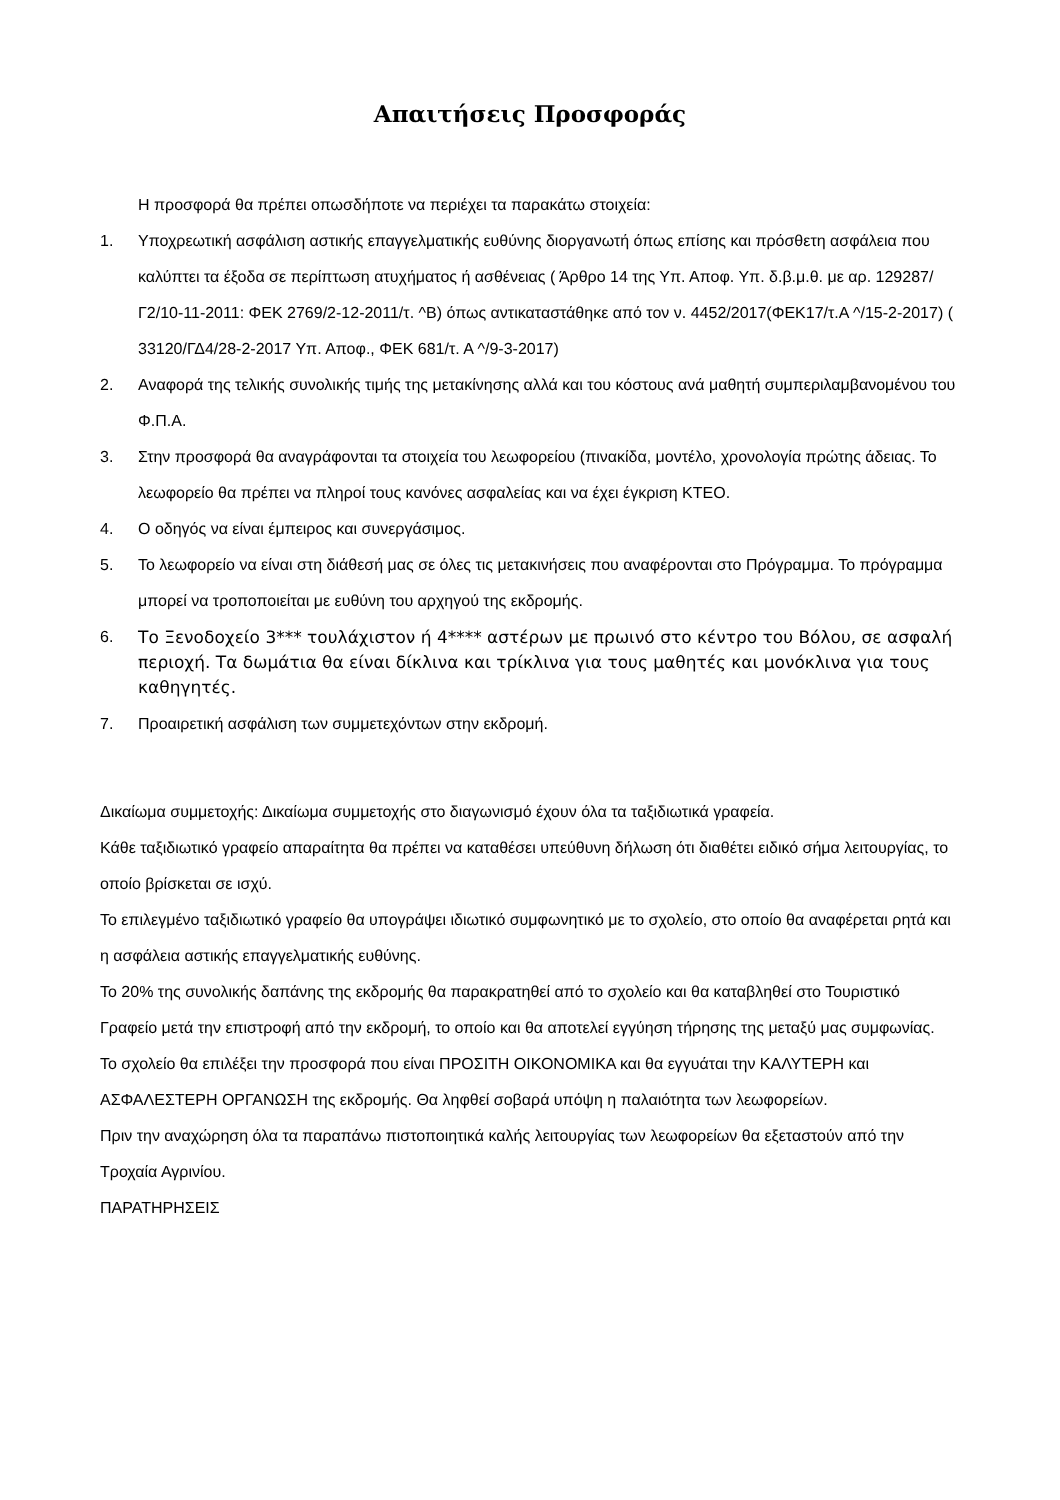Απαιτήσεις Προσφοράς
Η προσφορά θα πρέπει οπωσδήποτε να περιέχει τα παρακάτω στοιχεία:
1. Υποχρεωτική ασφάλιση αστικής επαγγελματικής ευθύνης διοργανωτή όπως επίσης και πρόσθετη ασφάλεια που καλύπτει τα έξοδα σε περίπτωση ατυχήματος ή ασθένειας ( Άρθρο 14 της Υπ. Αποφ. Υπ. δ.β.μ.θ. με αρ. 129287/Γ2/10-11-2011: ΦΕΚ 2769/2-12-2011/τ. ^Β) όπως αντικαταστάθηκε από τον ν. 4452/2017(ΦΕΚ17/τ.Α ^/15-2-2017) ( 33120/ΓΔ4/28-2-2017 Υπ. Αποφ., ΦΕΚ 681/τ. Α ^/9-3-2017)
2. Αναφορά της τελικής συνολικής τιμής της μετακίνησης αλλά και του κόστους ανά μαθητή συμπεριλαμβανομένου του Φ.Π.Α.
3. Στην προσφορά θα αναγράφονται τα στοιχεία του λεωφορείου (πινακίδα, μοντέλο, χρονολογία πρώτης άδειας. Το λεωφορείο θα πρέπει να πληροί τους κανόνες ασφαλείας και να έχει έγκριση ΚΤΕΟ.
4. Ο οδηγός να είναι έμπειρος και συνεργάσιμος.
5. Το λεωφορείο να είναι στη διάθεσή μας σε όλες τις μετακινήσεις που αναφέρονται στο Πρόγραμμα. Το πρόγραμμα μπορεί να τροποποιείται με ευθύνη του αρχηγού της εκδρομής.
6. Το Ξενοδοχείο 3*** τουλάχιστον ή 4**** αστέρων με πρωινό στο κέντρο του Βόλου, σε ασφαλή περιοχή. Τα δωμάτια θα είναι δίκλινα και τρίκλινα για τους μαθητές και μονόκλινα για τους καθηγητές.
7. Προαιρετική ασφάλιση των συμμετεχόντων στην εκδρομή.
Δικαίωμα συμμετοχής: Δικαίωμα συμμετοχής στο διαγωνισμό έχουν όλα τα ταξιδιωτικά γραφεία.
Κάθε ταξιδιωτικό γραφείο απαραίτητα θα πρέπει να καταθέσει υπεύθυνη δήλωση ότι διαθέτει ειδικό σήμα λειτουργίας, το οποίο βρίσκεται σε ισχύ.
Το επιλεγμένο ταξιδιωτικό γραφείο θα υπογράψει ιδιωτικό συμφωνητικό με το σχολείο, στο οποίο θα αναφέρεται ρητά και η ασφάλεια αστικής επαγγελματικής ευθύνης.
Το 20% της συνολικής δαπάνης της εκδρομής θα παρακρατηθεί από το σχολείο και θα καταβληθεί στο Τουριστικό Γραφείο μετά την επιστροφή από την εκδρομή, το οποίο και θα αποτελεί εγγύηση τήρησης της μεταξύ μας συμφωνίας.
Το σχολείο θα επιλέξει την προσφορά που είναι ΠΡΟΣΙΤΗ ΟΙΚΟΝΟΜΙΚΑ και θα εγγυάται την ΚΑΛΥΤΕΡΗ και ΑΣΦΑΛΕΣΤΕΡΗ ΟΡΓΑΝΩΣΗ της εκδρομής. Θα ληφθεί σοβαρά υπόψη η παλαιότητα των λεωφορείων.
Πριν την αναχώρηση όλα τα παραπάνω πιστοποιητικά καλής λειτουργίας των λεωφορείων θα εξεταστούν από την Τροχαία Αγρινίου.
ΠΑΡΑΤΗΡΗΣΕΙΣ